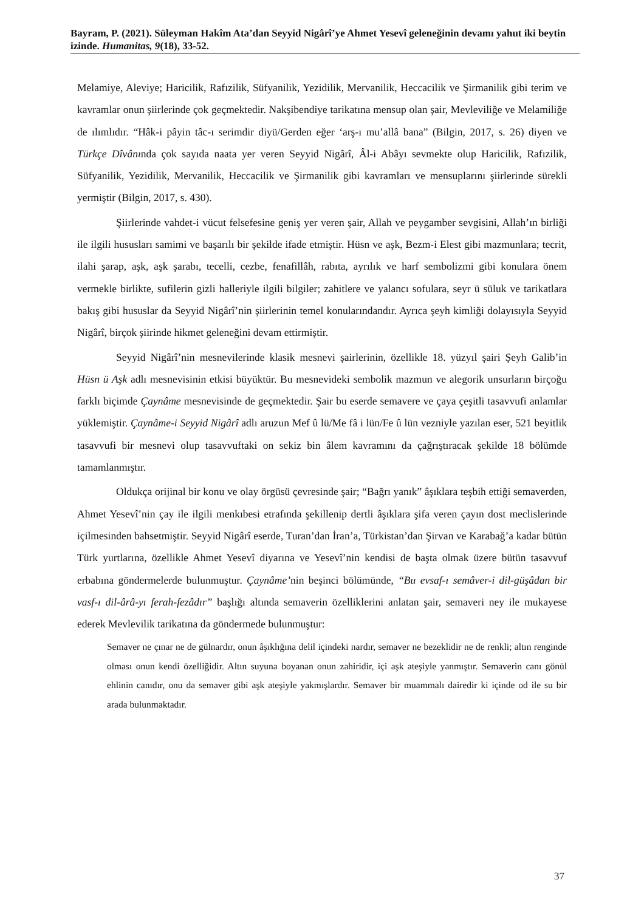Bayram, P. (2021). Süleyman Hakîm Ata’dan Seyyid Nigârî’ye Ahmet Yesevî geleneğinin devamı yahut iki beytin izinde. Humanitas, 9(18), 33-52.
Melamiye, Aleviye; Haricilik, Rafızilik, Süfyanilik, Yezidilik, Mervanilik, Heccacilik ve Şirmanilik gibi terim ve kavramlar onun şiirlerinde çok geçmektedir. Nakşibendiye tarikatına mensup olan şair, Mevleviliğe ve Melamiliğe de ılımlıdır. “Hâk-i pâyin tâc-ı serimdir diyü/Gerden eğer ‘arş-ı mu’allâ bana” (Bilgin, 2017, s. 26) diyen ve Türkçe Dîvânında çok sayıda naata yer veren Seyyid Nigârî, Âl-i Abâyı sevmekte olup Haricilik, Rafızilik, Süfyanilik, Yezidilik, Mervanilik, Heccacilik ve Şirmanilik gibi kavramları ve mensuplarını şiirlerinde sürekli yermiştir (Bilgin, 2017, s. 430).
Şiirlerinde vahdet-i vücut felsefesine geniş yer veren şair, Allah ve peygamber sevgisini, Allah’ın birliği ile ilgili hususları samimi ve başarılı bir şekilde ifade etmiştir. Hüsn ve aşk, Bezm-i Elest gibi mazmunlara; tecrit, ilahi şarap, aşk, aşk şarabı, tecelli, cezbe, fenafillâh, rabıta, ayrılık ve harf sembolizmi gibi konulara önem vermekle birlikte, sufilerin gizli halleriyle ilgili bilgiler; zahitlere ve yalancı sofulara, seyr ü süluk ve tarikatlara bakış gibi hususlar da Seyyid Nigârî’nin şiirlerinin temel konularındandır. Ayrıca şeyh kimliği dolayısıyla Seyyid Nigârî, birçok şiirinde hikmet geleneğini devam ettirmiştir.
Seyyid Nigârî’nin mesnevilerinde klasik mesnevi şairlerinin, özellikle 18. yüzyıl şairi Şeyh Galib’in Hüsn ü Aşk adlı mesnevisinin etkisi büyüktür. Bu mesnevideki sembolik mazmun ve alegorik unsurların birçoğu farklı biçimde Çaynâme mesnevisinde de geçmektedir. Şair bu eserde semavere ve çaya çeşitli tasavvufi anlamlar yüklemiştir. Çaynâme-i Seyyid Nigârî adlı aruzun Mef û lü/Me fâ i lün/Fe û lün vezniyle yazılan eser, 521 beyitlik tasavvufi bir mesnevi olup tasavvuftaki on sekiz bin âlem kavramını da çağrıştıracak şekilde 18 bölümde tamamlanmıştır.
Oldukça orijinal bir konu ve olay örgüsü çevresinde şair; “Bağrı yanık” âşıklara teşbih ettiği semaverden, Ahmet Yesevî’nin çay ile ilgili menkıbesi etrafında şekillenip dertli âşıklara şifa veren çayın dost meclislerinde içilmesinden bahsetmiştir. Seyyid Nigârî eserde, Turan’dan İran’a, Türkistan’dan Şirvan ve Karabağ’a kadar bütün Türk yurtlarına, özellikle Ahmet Yesevî diyarına ve Yesevî’nin kendisi de başta olmak üzere bütün tasavvuf erbabına göndermelerde bulunmuştur. Çaynâme’nin beşinci bölümünde, “Bu evsaf-ı semâver-i dil-güşâdan bir vasf-ı dil-ârâ-yı ferah-fezâdır” başlığı altında semaverin özelliklerini anlatan şair, semaveri ney ile mukayese ederek Mevlevilik tarikatına da göndermede bulunmuştur:
Semaver ne çınar ne de gülnardır, onun âşıklığına delil içindeki nardır, semaver ne bezeklidir ne de renkli; altın renginde olması onun kendi özelliğidir. Altın suyuna boyanan onun zahiridir, içi aşk ateşiyle yanmıştır. Semaverin canı gönül ehlinin canıdır, onu da semaver gibi aşk ateşiyle yakmışlardır. Semaver bir muammalı dairedir ki içinde od ile su bir arada bulunmaktadır.
37